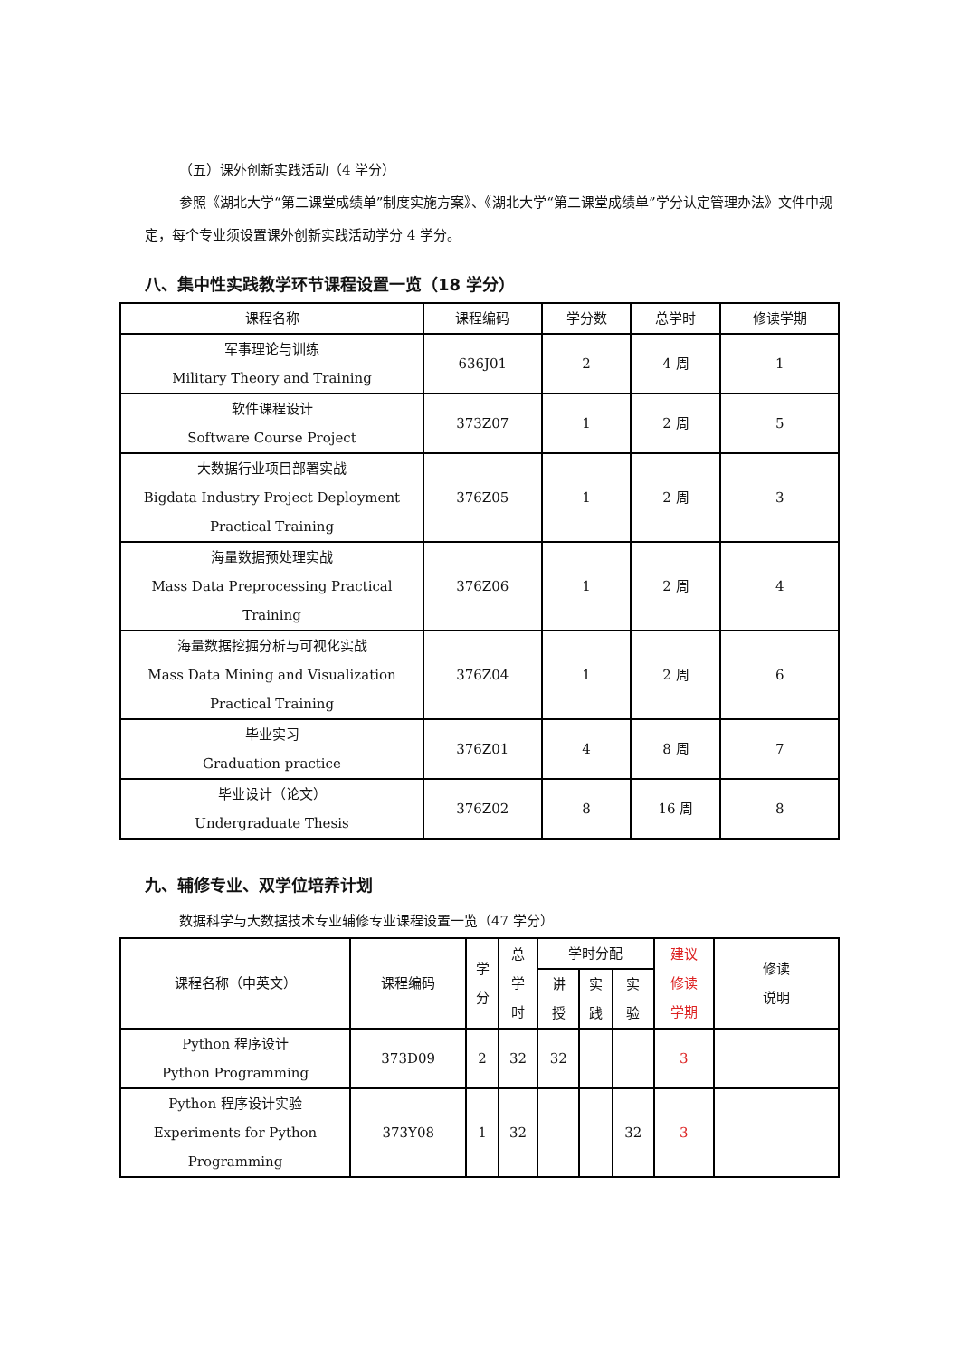（五）课外创新实践活动（4 学分）
参照《湖北大学“第二课堂成绩单”制度实施方案》、《湖北大学“第二课堂成绩单”学分认定管理办法》文件中规定，每个专业须设置课外创新实践活动学分 4 学分。
八、集中性实践教学环节课程设置一览（18 学分）
| 课程名称 | 课程编码 | 学分数 | 总学时 | 修读学期 |
| --- | --- | --- | --- | --- |
| 军事理论与训练 Military Theory and Training | 636J01 | 2 | 4 周 | 1 |
| 软件课程设计 Software Course Project | 373Z07 | 1 | 2 周 | 5 |
| 大数据行业项目部署实战 Bigdata Industry Project Deployment Practical Training | 376Z05 | 1 | 2 周 | 3 |
| 海量数据预处理实战 Mass Data Preprocessing Practical Training | 376Z06 | 1 | 2 周 | 4 |
| 海量数据挖掘分析与可视化实战 Mass Data Mining and Visualization Practical Training | 376Z04 | 1 | 2 周 | 6 |
| 毕业实习 Graduation practice | 376Z01 | 4 | 8 周 | 7 |
| 毕业设计（论文） Undergraduate Thesis | 376Z02 | 8 | 16 周 | 8 |
九、辅修专业、双学位培养计划
数据科学与大数据技术专业辅修专业课程设置一览（47 学分）
| 课程名称（中英文） | 课程编码 | 学 分 | 总 学 时 | 学时分配 | | | 建议 修读 学期 | 修读 说明 |
| --- | --- | --- | --- | --- | --- | --- | --- | --- |
| | | | | 讲 授 | 实 践 | 实 验 | | |
| Python 程序设计 Python Programming | 373D09 | 2 | 32 | 32 | | | 3 | |
| Python 程序设计实验 Experiments for Python Programming | 373Y08 | 1 | 32 | | | 32 | 3 | |